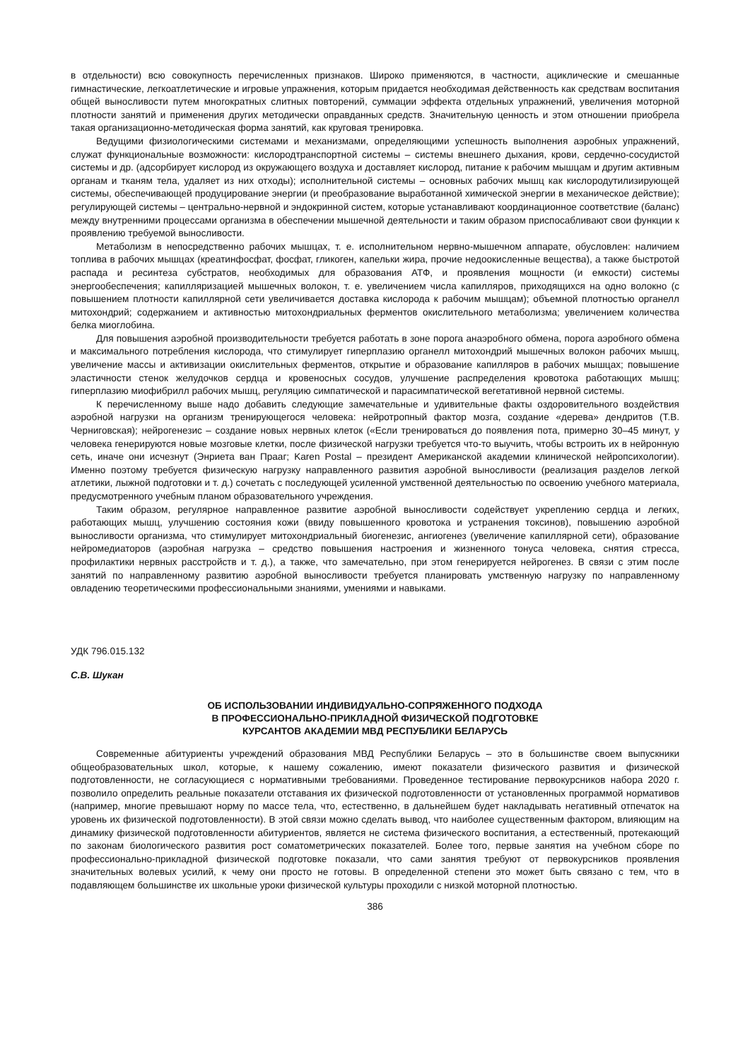в отдельности) всю совокупность перечисленных признаков. Широко применяются, в частности, ациклические и смешанные гимнастические, легкоатлетические и игровые упражнения, которым придается необходимая действенность как средствам воспитания общей выносливости путем многократных слитных повторений, суммации эффекта отдельных упражнений, увеличения моторной плотности занятий и применения других методически оправданных средств. Значительную ценность и этом отношении приобрела такая организационно-методическая форма занятий, как круговая тренировка.
Ведущими физиологическими системами и механизмами, определяющими успешность выполнения аэробных упражнений, служат функциональные возможности: кислородтранспортной системы – системы внешнего дыхания, крови, сердечно-сосудистой системы и др. (адсорбирует кислород из окружающего воздуха и доставляет кислород, питание к рабочим мышцам и другим активным органам и тканям тела, удаляет из них отходы); исполнительной системы – основных рабочих мышц как кислородутилизирующей системы, обеспечивающей продуцирование энергии (и преобразование выработанной химической энергии в механическое действие); регулирующей системы – центрально-нервной и эндокринной систем, которые устанавливают координационное соответствие (баланс) между внутренними процессами организма в обеспечении мышечной деятельности и таким образом приспосабливают свои функции к проявлению требуемой выносливости.
Метаболизм в непосредственно рабочих мышцах, т. е. исполнительном нервно-мышечном аппарате, обусловлен: наличием топлива в рабочих мышцах (креатинфосфат, фосфат, гликоген, капельки жира, прочие недоокисленные вещества), а также быстротой распада и ресинтеза субстратов, необходимых для образования АТФ, и проявления мощности (и емкости) системы энергообеспечения; капилляризацией мышечных волокон, т. е. увеличением числа капилляров, приходящихся на одно волокно (с повышением плотности капиллярной сети увеличивается доставка кислорода к рабочим мышцам); объемной плотностью органелл митохондрий; содержанием и активностью митохондриальных ферментов окислительного метаболизма; увеличением количества белка миоглобина.
Для повышения аэробной производительности требуется работать в зоне порога анаэробного обмена, порога аэробного обмена и максимального потребления кислорода, что стимулирует гиперплазию органелл митохондрий мышечных волокон рабочих мышц, увеличение массы и активизации окислительных ферментов, открытие и образование капилляров в рабочих мышцах; повышение эластичности стенок желудочков сердца и кровеносных сосудов, улучшение распределения кровотока работающих мышц; гиперплазию миофибрилл рабочих мышц, регуляцию симпатической и парасимпатической вегетативной нервной системы.
К перечисленному выше надо добавить следующие замечательные и удивительные факты оздоровительного воздействия аэробной нагрузки на организм тренирующегося человека: нейротропный фактор мозга, создание «дерева» дендритов (Т.В. Черниговская); нейрогенезис – создание новых нервных клеток («Если тренироваться до появления пота, примерно 30–45 минут, у человека генерируются новые мозговые клетки, после физической нагрузки требуется что-то выучить, чтобы встроить их в нейронную сеть, иначе они исчезнут (Энриета ван Прааг; Karen Postal – президент Американской академии клинической нейропсихологии). Именно поэтому требуется физическую нагрузку направленного развития аэробной выносливости (реализация разделов легкой атлетики, лыжной подготовки и т. д.) сочетать с последующей усиленной умственной деятельностью по освоению учебного материала, предусмотренного учебным планом образовательного учреждения.
Таким образом, регулярное направленное развитие аэробной выносливости содействует укреплению сердца и легких, работающих мышц, улучшению состояния кожи (ввиду повышенного кровотока и устранения токсинов), повышению аэробной выносливости организма, что стимулирует митохондриальный биогенезис, ангиогенез (увеличение капиллярной сети), образование нейромедиаторов (аэробная нагрузка – средство повышения настроения и жизненного тонуса человека, снятия стресса, профилактики нервных расстройств и т. д.), а также, что замечательно, при этом генерируется нейрогенез. В связи с этим после занятий по направленному развитию аэробной выносливости требуется планировать умственную нагрузку по направленному овладению теоретическими профессиональными знаниями, умениями и навыками.
УДК 796.015.132
С.В. Шукан
ОБ ИСПОЛЬЗОВАНИИ ИНДИВИДУАЛЬНО-СОПРЯЖЕННОГО ПОДХОДА
В ПРОФЕССИОНАЛЬНО-ПРИКЛАДНОЙ ФИЗИЧЕСКОЙ ПОДГОТОВКЕ
КУРСАНТОВ АКАДЕМИИ МВД РЕСПУБЛИКИ БЕЛАРУСЬ
Современные абитуриенты учреждений образования МВД Республики Беларусь – это в большинстве своем выпускники общеобразовательных школ, которые, к нашему сожалению, имеют показатели физического развития и физической подготовленности, не согласующиеся с нормативными требованиями. Проведенное тестирование первокурсников набора 2020 г. позволило определить реальные показатели отставания их физической подготовленности от установленных программой нормативов (например, многие превышают норму по массе тела, что, естественно, в дальнейшем будет накладывать негативный отпечаток на уровень их физической подготовленности). В этой связи можно сделать вывод, что наиболее существенным фактором, влияющим на динамику физической подготовленности абитуриентов, является не система физического воспитания, а естественный, протекающий по законам биологического развития рост соматометрических показателей. Более того, первые занятия на учебном сборе по профессионально-прикладной физической подготовке показали, что сами занятия требуют от первокурсников проявления значительных волевых усилий, к чему они просто не готовы. В определенной степени это может быть связано с тем, что в подавляющем большинстве их школьные уроки физической культуры проходили с низкой моторной плотностью.
386